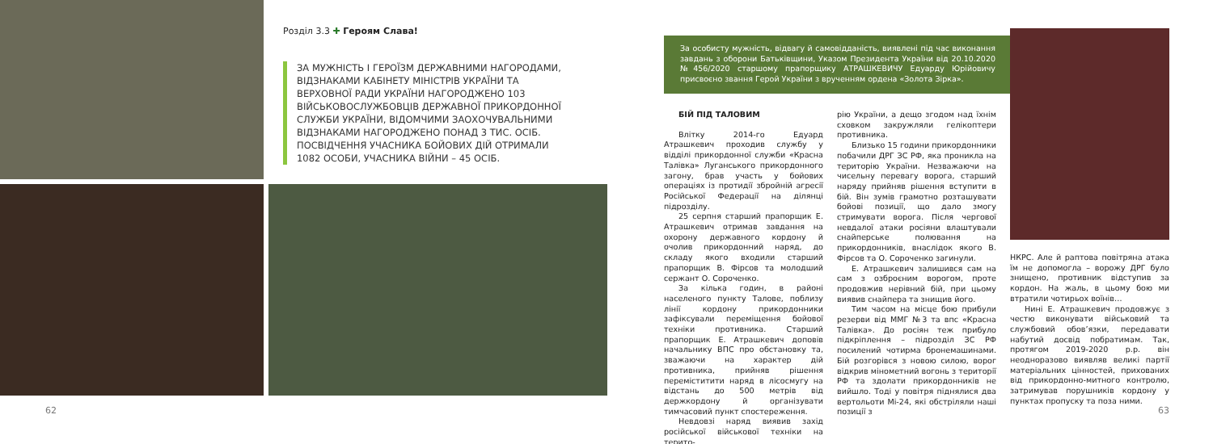Розділ 3.3 ✚ Героям Слава!
ЗА МУЖНІСТЬ І ГЕРОЇЗМ ДЕРЖАВНИМИ НАГОРОДАМИ, ВІДЗНАКАМИ КАБІНЕТУ МІНІСТРІВ УКРАЇНИ ТА ВЕРХОВНОЇ РАДИ УКРАЇНИ НАГОРОДЖЕНО 103 ВІЙСЬКОВОСЛУЖБОВЦІВ ДЕРЖАВНОЇ ПРИКОРДОННОЇ СЛУЖБИ УКРАЇНИ, ВІДОМЧИМИ ЗАОХОЧУВАЛЬНИМИ ВІДЗНАКАМИ НАГОРОДЖЕНО ПОНАД 3 ТИС. ОСІБ. ПОСВІДЧЕННЯ УЧАСНИКА БОЙОВИХ ДІЙ ОТРИМАЛИ 1082 ОСОБИ, УЧАСНИКА ВІЙНИ – 45 ОСІБ.
62
За особисту мужність, відвагу й самовідданість, виявлені під час виконання завдань з оборони Батьківщини, Указом Президента України від 20.10.2020 №456/2020 старшому прапорщику АТРАШКЕВИЧУ Едуарду Юрійовичу присвоєно звання Герой України з врученням ордена «Золота Зірка».
БІЙ ПІД ТАЛОВИМ
Влітку 2014-го Едуард Атрашкевич проходив службу у відділі прикордонної служби «Красна Талівка» Луганського прикордонного загону, брав участь у бойових операціях із протидії збройній агресії Російської Федерації на ділянці підрозділу.
25 серпня старший прапорщик Е. Атрашкевич отримав завдання на охорону державного кордону й очолив прикордонний наряд, до складу якого входили старший прапорщик В. Фірсов та молодший сержант О. Сороченко.
За кілька годин, в районі населеного пункту Талове, поблизу лінії кордону прикордонники зафіксували переміщення бойової техніки противника. Старший прапорщик Е. Атрашкевич доповів начальнику ВПС про обстановку та, зважаючи на характер дій противника, прийняв рішення переміститити наряд в лісосмугу на відстань до 500 метрів від держкордону й організувати тимчасовий пункт спостереження.
Невдовзі наряд виявив захід російської військової техніки на терито-
рію України, а дещо згодом над їхнім сховком закружляли гелікоптери противника.
Близько 15 години прикордонники побачили ДРГ ЗС РФ, яка проникла на територію України. Незважаючи на чисельну перевагу ворога, старший наряду прийняв рішення вступити в бій. Він зумів грамотно розташувати бойові позиції, що дало змогу стримувати ворога. Після чергової невдалої атаки росіяни влаштували снайперське полювання на прикордонників, внаслідок якого В. Фірсов та О. Сороченко загинули.
Е. Атрашкевич залишився сам на сам з озброєним ворогом, проте продовжив нерівний бій, при цьому виявив снайпера та знищив його.
Тим часом на місце бою прибули резерви від ММГ №3 та впс «Красна Талівка». До росіян теж прибуло підкріплення – підрозділ ЗС РФ посилений чотирма бронемашинами. Бій розгорівся з новою силою, ворог відкрив мінометний вогонь з території РФ та здолати прикордонників не вийшло. Тоді у повітря піднялися два вертольоти Мі-24, які обстріляли наші позиції з
НКРС. Але й раптова повітряна атака їм не допомогла – ворожу ДРГ було знищено, противник відступив за кордон. На жаль, в цьому бою ми втратили чотирьох воїнів…
Нині Е. Атрашкевич продовжує з честю виконувати військовий та службовий обов’язки, передавати набутий досвід побратимам. Так, протягом 2019-2020 р.р. він неодноразово виявляв великі партії матеріальних цінностей, прихованих від прикордонно-митного контролю, затримував порушників кордону у пунктах пропуску та поза ними.
63